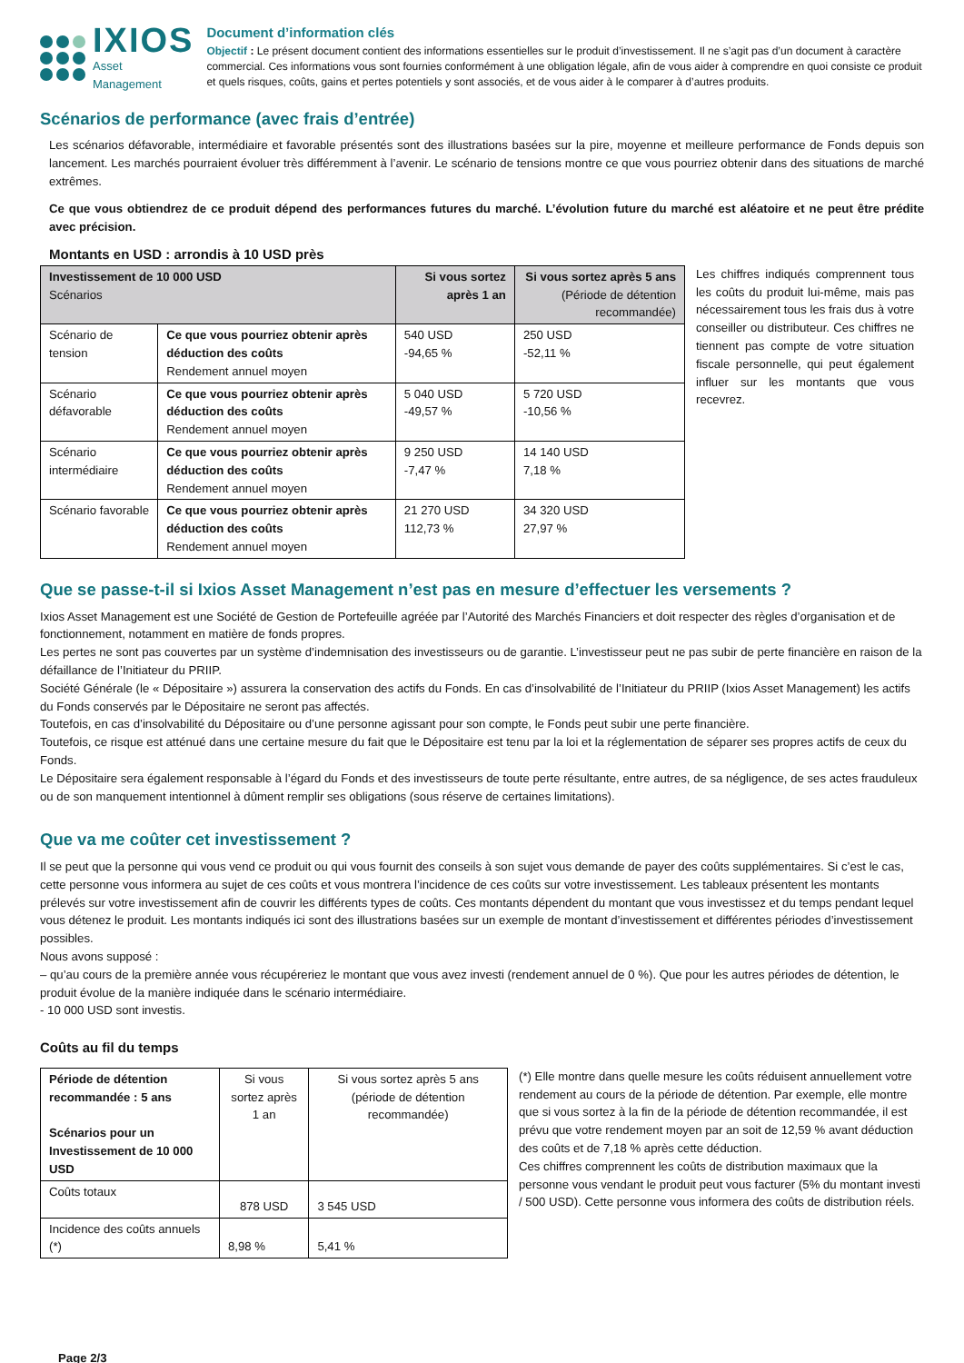IXIOS
Asset Management
Document d’information clés
Objectif : Le présent document contient des informations essentielles sur le produit d’investissement. Il ne s’agit pas d’un document à caractère commercial. Ces informations vous sont fournies conformément à une obligation légale, afin de vous aider à comprendre en quoi consiste ce produit et quels risques, coûts, gains et pertes potentiels y sont associés, et de vous aider à le comparer à d’autres produits.
Scénarios de performance (avec frais d’entrée)
Les scénarios défavorable, intermédiaire et favorable présentés sont des illustrations basées sur la pire, moyenne et meilleure performance de Fonds depuis son lancement. Les marchés pourraient évoluer très différemment à l’avenir. Le scénario de tensions montre ce que vous pourriez obtenir dans des situations de marché extrêmes.
Ce que vous obtiendrez de ce produit dépend des performances futures du marché. L’évolution future du marché est aléatoire et ne peut être prédite avec précision.
Montants en USD : arrondis à 10 USD près
| Investissement de 10 000 USD Scénarios | | Si vous sortez après 1 an | Si vous sortez après 5 ans (Période de détention recommandée) |
| Scénario de tension | Ce que vous pourriez obtenir après déduction des coûts Rendement annuel moyen | 540 USD -94,65 % | 250 USD -52,11 % |
| Scénario défavorable | Ce que vous pourriez obtenir après déduction des coûts Rendement annuel moyen | 5 040 USD -49,57 % | 5 720 USD -10,56 % |
| Scénario intermédiaire | Ce que vous pourriez obtenir après déduction des coûts Rendement annuel moyen | 9 250 USD -7,47 % | 14 140 USD 7,18 % |
| Scénario favorable | Ce que vous pourriez obtenir après déduction des coûts Rendement annuel moyen | 21 270 USD 112,73 % | 34 320 USD 27,97 % |
Les chiffres indiqués comprennent tous les coûts du produit lui-même, mais pas nécessairement tous les frais dus à votre conseiller ou distributeur. Ces chiffres ne tiennent pas compte de votre situation fiscale personnelle, qui peut également influer sur les montants que vous recevrez.
Que se passe-t-il si Ixios Asset Management n’est pas en mesure d’effectuer les versements ?
Ixios Asset Management est une Société de Gestion de Portefeuille agréée par l’Autorité des Marchés Financiers et doit respecter des règles d’organisation et de fonctionnement, notamment en matière de fonds propres.
Les pertes ne sont pas couvertes par un système d’indemnisation des investisseurs ou de garantie. L’investisseur peut ne pas subir de perte financière en raison de la défaillance de l’Initiateur du PRIIP.
Société Générale (le « Dépositaire ») assurera la conservation des actifs du Fonds. En cas d’insolvabilité de l’Initiateur du PRIIP (Ixios Asset Management) les actifs du Fonds conservés par le Dépositaire ne seront pas affectés.
Toutefois, en cas d’insolvabilité du Dépositaire ou d’une personne agissant pour son compte, le Fonds peut subir une perte financière.
Toutefois, ce risque est atténué dans une certaine mesure du fait que le Dépositaire est tenu par la loi et la réglementation de séparer ses propres actifs de ceux du Fonds.
Le Dépositaire sera également responsable à l’égard du Fonds et des investisseurs de toute perte résultante, entre autres, de sa négligence, de ses actes frauduleux ou de son manquement intentionnel à dûment remplir ses obligations (sous réserve de certaines limitations).
Que va me coûter cet investissement ?
Il se peut que la personne qui vous vend ce produit ou qui vous fournit des conseils à son sujet vous demande de payer des coûts supplémentaires. Si c’est le cas, cette personne vous informera au sujet de ces coûts et vous montrera l’incidence de ces coûts sur votre investissement. Les tableaux présentent les montants prélevés sur votre investissement afin de couvrir les différents types de coûts. Ces montants dépendent du montant que vous investissez et du temps pendant lequel vous détenez le produit. Les montants indiqués ici sont des illustrations basées sur un exemple de montant d’investissement et différentes périodes d’investissement possibles.
Nous avons supposé :
– qu’au cours de la première année vous récupéreriez le montant que vous avez investi (rendement annuel de 0 %). Que pour les autres périodes de détention, le produit évolue de la manière indiquée dans le scénario intermédiaire.
- 10 000 USD sont investis.
Coûts au fil du temps
| Période de détention recommandée : 5 ans Scénarios pour un Investissement de 10 000 USD | Si vous sortez après 1 an | Si vous sortez après 5 ans (période de détention recommandée) |
| Coûts totaux | 878 USD | 3 545 USD |
| Incidence des coûts annuels (*) | 8,98 % | 5,41 % |
(*) Elle montre dans quelle mesure les coûts réduisent annuellement votre rendement au cours de la période de détention. Par exemple, elle montre que si vous sortez à la fin de la période de détention recommandée, il est prévu que votre rendement moyen par an soit de 12,59 % avant déduction des coûts et de 7,18 % après cette déduction.
Ces chiffres comprennent les coûts de distribution maximaux que la personne vous vendant le produit peut vous facturer (5% du montant investi / 500 USD). Cette personne vous informera des coûts de distribution réels.
Page 2/3